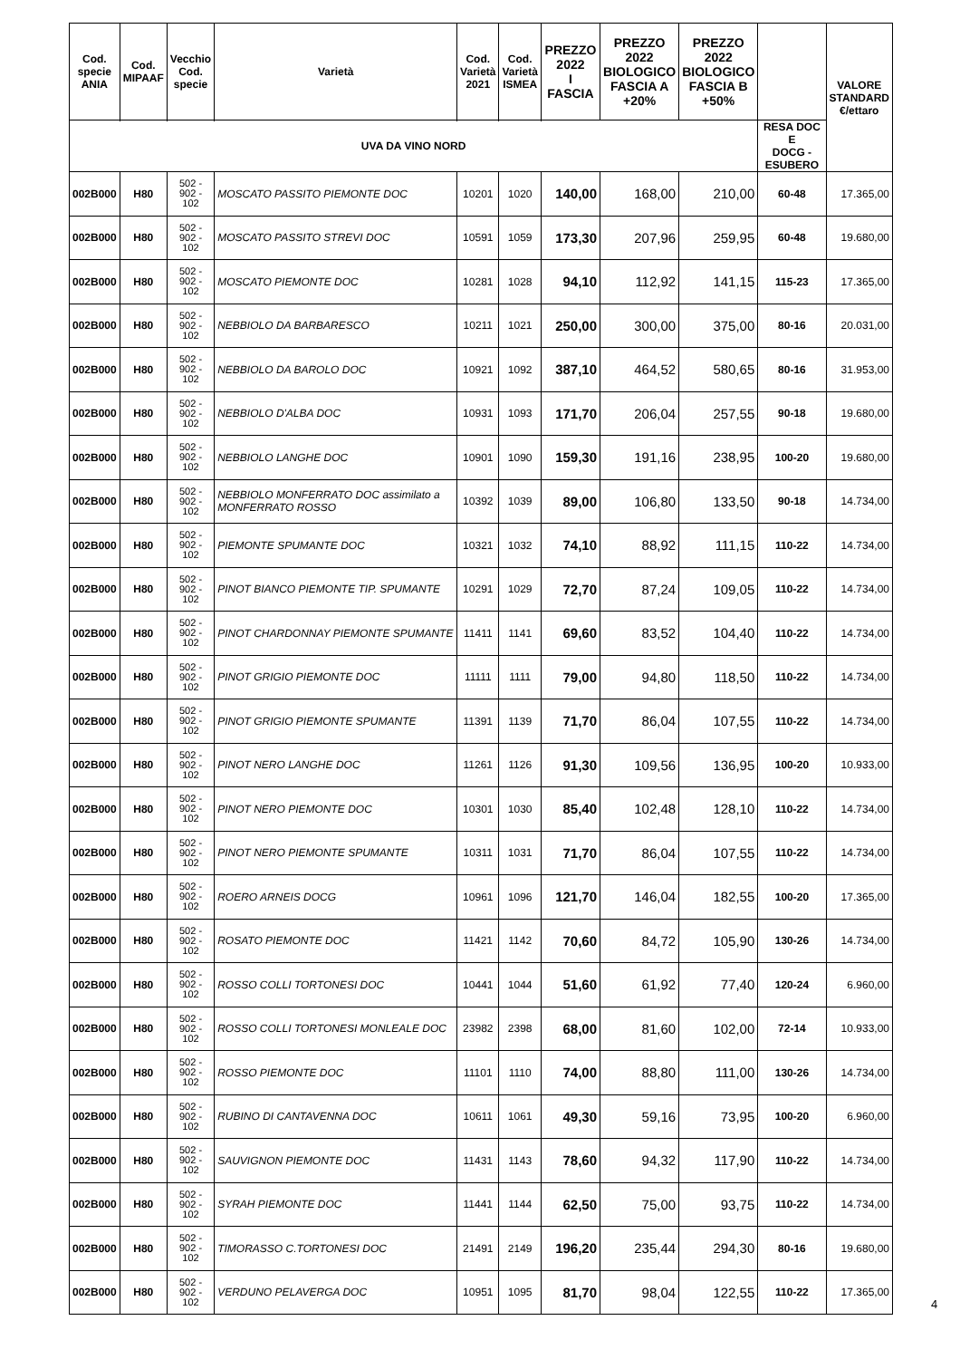| Cod. specie ANIA | Cod. MIPAAF | Vecchio Cod. specie | Varietà | Cod. Varietà 2021 | Cod. Varietà ISMEA | PREZZO 2022 I FASCIA | PREZZO 2022 BIOLOGICO FASCIA A +20% | PREZZO 2022 BIOLOGICO FASCIA B +50% | | VALORE STANDARD €/ettaro |
| --- | --- | --- | --- | --- | --- | --- | --- | --- | --- | --- |
| UVA DA VINO NORD | | | | | | | | | RESA DOC E DOCG - ESUBERO | |
| 002B000 | H80 | 502 - 902 - 102 | MOSCATO PASSITO PIEMONTE DOC | 10201 | 1020 | 140,00 | 168,00 | 210,00 | 60-48 | 17.365,00 |
| 002B000 | H80 | 502 - 902 - 102 | MOSCATO PASSITO STREVI DOC | 10591 | 1059 | 173,30 | 207,96 | 259,95 | 60-48 | 19.680,00 |
| 002B000 | H80 | 502 - 902 - 102 | MOSCATO PIEMONTE DOC | 10281 | 1028 | 94,10 | 112,92 | 141,15 | 115-23 | 17.365,00 |
| 002B000 | H80 | 502 - 902 - 102 | NEBBIOLO DA BARBARESCO | 10211 | 1021 | 250,00 | 300,00 | 375,00 | 80-16 | 20.031,00 |
| 002B000 | H80 | 502 - 902 - 102 | NEBBIOLO DA BAROLO DOC | 10921 | 1092 | 387,10 | 464,52 | 580,65 | 80-16 | 31.953,00 |
| 002B000 | H80 | 502 - 902 - 102 | NEBBIOLO D'ALBA DOC | 10931 | 1093 | 171,70 | 206,04 | 257,55 | 90-18 | 19.680,00 |
| 002B000 | H80 | 502 - 902 - 102 | NEBBIOLO LANGHE DOC | 10901 | 1090 | 159,30 | 191,16 | 238,95 | 100-20 | 19.680,00 |
| 002B000 | H80 | 502 - 902 - 102 | NEBBIOLO MONFERRATO DOC assimilato a MONFERRATO ROSSO | 10392 | 1039 | 89,00 | 106,80 | 133,50 | 90-18 | 14.734,00 |
| 002B000 | H80 | 502 - 902 - 102 | PIEMONTE SPUMANTE DOC | 10321 | 1032 | 74,10 | 88,92 | 111,15 | 110-22 | 14.734,00 |
| 002B000 | H80 | 502 - 902 - 102 | PINOT BIANCO PIEMONTE TIP. SPUMANTE | 10291 | 1029 | 72,70 | 87,24 | 109,05 | 110-22 | 14.734,00 |
| 002B000 | H80 | 502 - 902 - 102 | PINOT CHARDONNAY PIEMONTE SPUMANTE | 11411 | 1141 | 69,60 | 83,52 | 104,40 | 110-22 | 14.734,00 |
| 002B000 | H80 | 502 - 902 - 102 | PINOT GRIGIO PIEMONTE DOC | 11111 | 1111 | 79,00 | 94,80 | 118,50 | 110-22 | 14.734,00 |
| 002B000 | H80 | 502 - 902 - 102 | PINOT GRIGIO PIEMONTE SPUMANTE | 11391 | 1139 | 71,70 | 86,04 | 107,55 | 110-22 | 14.734,00 |
| 002B000 | H80 | 502 - 902 - 102 | PINOT NERO LANGHE DOC | 11261 | 1126 | 91,30 | 109,56 | 136,95 | 100-20 | 10.933,00 |
| 002B000 | H80 | 502 - 902 - 102 | PINOT NERO PIEMONTE DOC | 10301 | 1030 | 85,40 | 102,48 | 128,10 | 110-22 | 14.734,00 |
| 002B000 | H80 | 502 - 902 - 102 | PINOT NERO PIEMONTE SPUMANTE | 10311 | 1031 | 71,70 | 86,04 | 107,55 | 110-22 | 14.734,00 |
| 002B000 | H80 | 502 - 902 - 102 | ROERO ARNEIS DOCG | 10961 | 1096 | 121,70 | 146,04 | 182,55 | 100-20 | 17.365,00 |
| 002B000 | H80 | 502 - 902 - 102 | ROSATO PIEMONTE DOC | 11421 | 1142 | 70,60 | 84,72 | 105,90 | 130-26 | 14.734,00 |
| 002B000 | H80 | 502 - 902 - 102 | ROSSO COLLI TORTONESI DOC | 10441 | 1044 | 51,60 | 61,92 | 77,40 | 120-24 | 6.960,00 |
| 002B000 | H80 | 502 - 902 - 102 | ROSSO COLLI TORTONESI MONLEALE DOC | 23982 | 2398 | 68,00 | 81,60 | 102,00 | 72-14 | 10.933,00 |
| 002B000 | H80 | 502 - 902 - 102 | ROSSO PIEMONTE DOC | 11101 | 1110 | 74,00 | 88,80 | 111,00 | 130-26 | 14.734,00 |
| 002B000 | H80 | 502 - 902 - 102 | RUBINO DI CANTAVENNA DOC | 10611 | 1061 | 49,30 | 59,16 | 73,95 | 100-20 | 6.960,00 |
| 002B000 | H80 | 502 - 902 - 102 | SAUVIGNON PIEMONTE DOC | 11431 | 1143 | 78,60 | 94,32 | 117,90 | 110-22 | 14.734,00 |
| 002B000 | H80 | 502 - 902 - 102 | SYRAH PIEMONTE DOC | 11441 | 1144 | 62,50 | 75,00 | 93,75 | 110-22 | 14.734,00 |
| 002B000 | H80 | 502 - 902 - 102 | TIMORASSO C.TORTONESI DOC | 21491 | 2149 | 196,20 | 235,44 | 294,30 | 80-16 | 19.680,00 |
| 002B000 | H80 | 502 - 902 - 102 | VERDUNO PELAVERGA DOC | 10951 | 1095 | 81,70 | 98,04 | 122,55 | 110-22 | 17.365,00 |
4